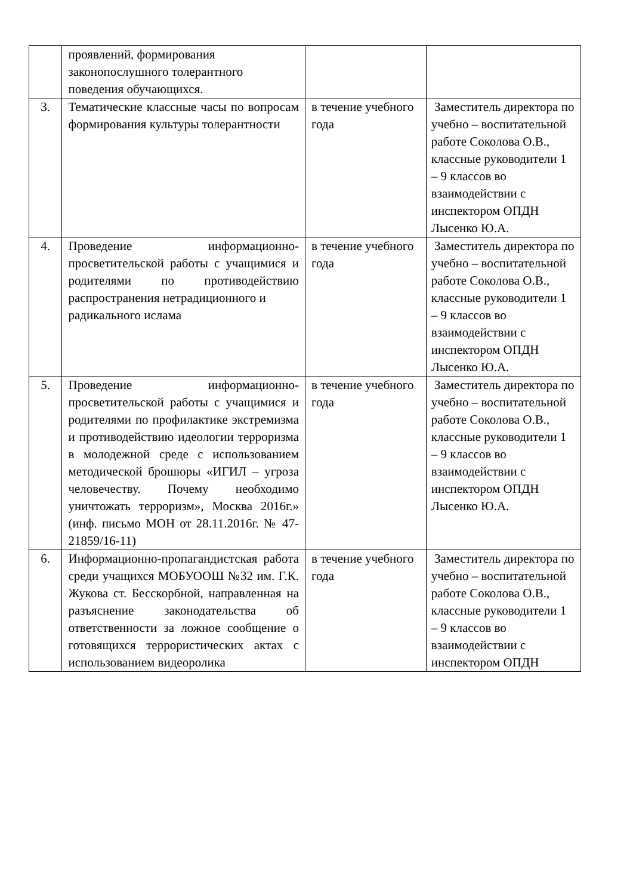| | проявлений, формирования законопослушного толерантного поведения обучающихся. | | |
| 3. | Тематические классные часы по вопросам формирования культуры толерантности | в течение учебного года | Заместитель директора по учебно – воспитательной работе Соколова О.В., классные руководители 1 – 9 классов во взаимодействии с инспектором ОПДН Лысенко Ю.А. |
| 4. | Проведение информационно-просветительской работы с учащимися и родителями по противодействию распространения нетрадиционного и радикального ислама | в течение учебного года | Заместитель директора по учебно – воспитательной работе Соколова О.В., классные руководители 1 – 9 классов во взаимодействии с инспектором ОПДН Лысенко Ю.А. |
| 5. | Проведение информационно-просветительской работы с учащимися и родителями по профилактике экстремизма и противодействию идеологии терроризма в молодежной среде с использованием методической брошюры «ИГИЛ – угроза человечеству. Почему необходимо уничтожать терроризм», Москва 2016г.» (инф. письмо МОН от 28.11.2016г. № 47-21859/16-11) | в течение учебного года | Заместитель директора по учебно – воспитательной работе Соколова О.В., классные руководители 1 – 9 классов во взаимодействии с инспектором ОПДН Лысенко Ю.А. |
| 6. | Информационно-пропагандистская работа среди учащихся МОБУООШ №32 им. Г.К. Жукова ст. Бесскорбной, направленная на разъяснение законодательства об ответственности за ложное сообщение о готовящихся террористических актах с использованием видеоролика | в течение учебного года | Заместитель директора по учебно – воспитательной работе Соколова О.В., классные руководители 1 – 9 классов во взаимодействии с инспектором ОПДН |